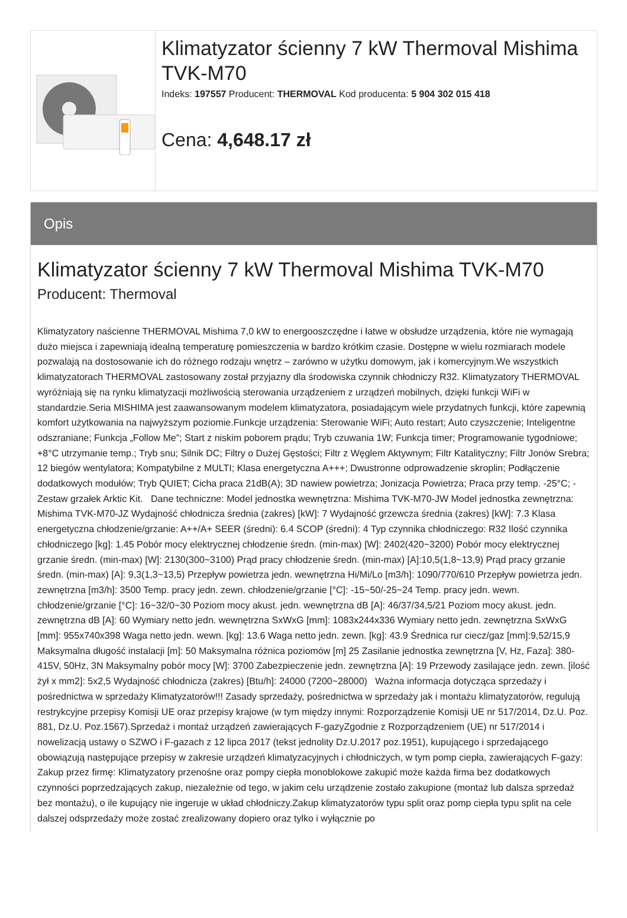Klimatyzator ścienny 7 kW Thermoval Mishima TVK-M70
Indeks: 197557 Producent: THERMOVAL Kod producenta: 5 904 302 015 418
Cena: 4,648.17 zł
Opis
Klimatyzator ścienny 7 kW Thermoval Mishima TVK-M70
Producent: Thermoval
Klimatyzatory naścienne THERMOVAL Mishima 7,0 kW to energooszczędne i łatwe w obsłudze urządzenia, które nie wymagają dużo miejsca i zapewniają idealną temperaturę pomieszczenia w bardzo krótkim czasie. Dostępne w wielu rozmiarach modele pozwalają na dostosowanie ich do różnego rodzaju wnętrz – zarówno w użytku domowym, jak i komercyjnym.We wszystkich klimatyzatorach THERMOVAL zastosowany został przyjazny dla środowiska czynnik chłodniczy R32. Klimatyzatory THERMOVAL wyróżniają się na rynku klimatyzacji możliwością sterowania urządzeniem z urządzeń mobilnych, dzięki funkcji WiFi w standardzie.Seria MISHIMA jest zaawansowanym modelem klimatyzatora, posiadającym wiele przydatnych funkcji, które zapewnią komfort użytkowania na najwyższym poziomie.Funkcje urządzenia: Sterowanie WiFi; Auto restart; Auto czyszczenie; Inteligentne odszraniane; Funkcja „Follow Me”; Start z niskim poborem prądu; Tryb czuwania 1W; Funkcja timer; Programowanie tygodniowe; +8°C utrzymanie temp.; Tryb snu; Silnik DC; Filtry o Dużej Gęstości; Filtr z Węglem Aktywnym; Filtr Katalityczny; Filtr Jonów Srebra; 12 biegów wentylatora; Kompatybilne z MULTI; Klasa energetyczna A+++; Dwustronne odprowadzenie skroplin; Podłączenie dodatkowych modułów; Tryb QUIET; Cicha praca 21dB(A); 3D nawiew powietrza; Jonizacja Powietrza; Praca przy temp. -25°C; - Zestaw grzałek Arktic Kit. Dane techniczne: Model jednostka wewnętrzna: Mishima TVK-M70-JW Model jednostka zewnętrzna: Mishima TVK-M70-JZ Wydajność chłodnicza średnia (zakres) [kW]: 7 Wydajność grzewcza średnia (zakres) [kW]: 7.3 Klasa energetyczna chłodzenie/grzanie: A++/A+ SEER (średni): 6.4 SCOP (średni): 4 Typ czynnika chłodniczego: R32 Ilość czynnika chłodniczego [kg]: 1.45 Pobór mocy elektrycznej chłodzenie średn. (min-max) [W]: 2402(420~3200) Pobór mocy elektrycznej grzanie średn. (min-max) [W]: 2130(300~3100) Prąd pracy chłodzenie średn. (min-max) [A]:10,5(1,8~13,9) Prąd pracy grzanie średn. (min-max) [A]: 9,3(1,3~13,5) Przepływ powietrza jedn. wewnętrzna Hi/Mi/Lo [m3/h]: 1090/770/610 Przepływ powietrza jedn. zewnętrzna [m3/h]: 3500 Temp. pracy jedn. zewn. chłodzenie/grzanie [°C]: -15~50/-25~24 Temp. pracy jedn. wewn. chłodzenie/grzanie [°C]: 16~32/0~30 Poziom mocy akust. jedn. wewnętrzna dB [A]: 46/37/34,5/21 Poziom mocy akust. jedn. zewnętrzna dB [A]: 60 Wymiary netto jedn. wewnętrzna SxWxG [mm]: 1083x244x336 Wymiary netto jedn. zewnętrzna SxWxG [mm]: 955x740x398 Waga netto jedn. wewn. [kg]: 13.6 Waga netto jedn. zewn. [kg]: 43.9 Średnica rur ciecz/gaz [mm]:9,52/15,9 Maksymalna długość instalacji [m]: 50 Maksymalna różnica poziomów [m] 25 Zasilanie jednostka zewnętrzna [V, Hz, Faza]: 380-415V, 50Hz, 3N Maksymalny pobór mocy [W]: 3700 Zabezpieczenie jedn. zewnętrzna [A]: 19 Przewody zasilające jedn. zewn. [ilość żył x mm2]: 5x2,5 Wydajność chłodnicza (zakres) [Btu/h]: 24000 (7200~28000) Ważna informacja dotycząca sprzedaży i pośrednictwa w sprzedaży Klimatyzatorów!!! Zasady sprzedaży, pośrednictwa w sprzedaży jak i montażu klimatyzatorów, regulują restrykcyjne przepisy Komisji UE oraz przepisy krajowe (w tym między innymi: Rozporządzenie Komisji UE nr 517/2014, Dz.U. Poz. 881, Dz.U. Poz.1567).Sprzedaż i montaż urządzeń zawierających F-gazyZgodnie z Rozporządzeniem (UE) nr 517/2014 i nowelizacją ustawy o SZWO i F-gazach z 12 lipca 2017 (tekst jednolity Dz.U.2017 poz.1951), kupującego i sprzedającego obowiązują następujące przepisy w zakresie urządzeń klimatyzacyjnych i chłodniczych, w tym pomp ciepła, zawierających F-gazy: Zakup przez firmę: Klimatyzatory przenośne oraz pompy ciepła monoblokowe zakupić może każda firma bez dodatkowych czynności poprzedzających zakup, niezależnie od tego, w jakim celu urządzenie zostało zakupione (montaż lub dalsza sprzedaż bez montażu), o ile kupujący nie ingeruje w układ chłodniczy.Zakup klimatyzatorów typu split oraz pomp ciepła typu split na cele dalszej odsprzedaży może zostać zrealizowany dopiero oraz tylko i wyłącznie po